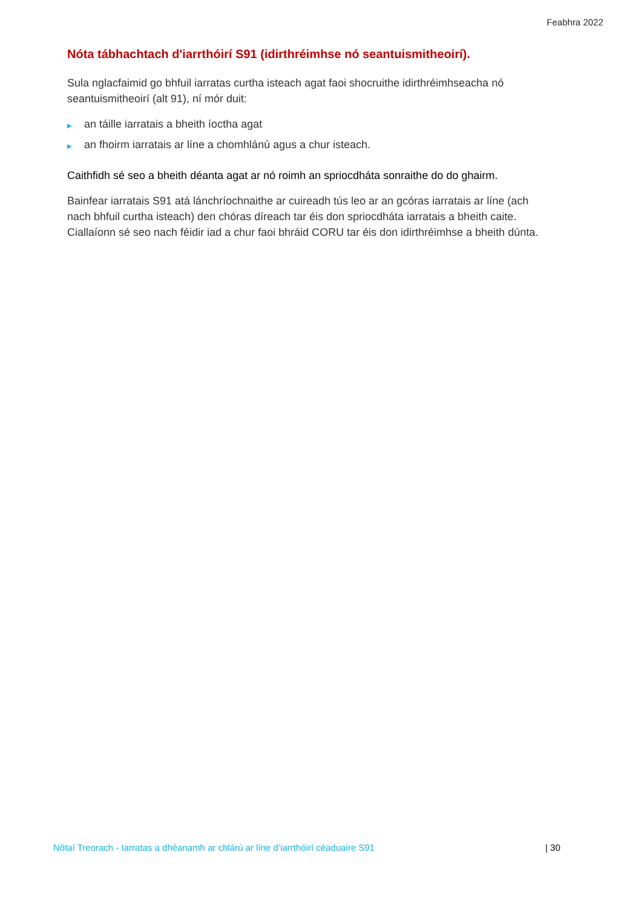Feabhra 2022
Nóta tábhachtach d'iarrthóirí S91 (idirthréimhse nó seantuismitheoirí).
Sula nglacfaimid go bhfuil iarratas curtha isteach agat faoi shocruithe idirthréimhseacha nó seantuismitheoirí (alt 91), ní mór duit:
▶ an táille iarratais a bheith íoctha agat
▶ an fhoirm iarratais ar líne a chomhlánú agus a chur isteach.
Caithfidh sé seo a bheith déanta agat ar nó roimh an spriocdháta sonraithe do do ghairm.
Bainfear iarratais S91 atá lánchríochnaithe ar cuireadh tús leo ar an gcóras iarratais ar líne (ach nach bhfuil curtha isteach) den chóras díreach tar éis don spriocdháta iarratais a bheith caite. Ciallaíonn sé seo nach féidir iad a chur faoi bhráid CORU tar éis don idirthréimhse a bheith dúnta.
Nótaí Treorach - Iarratas a dhéanamh ar chlárú ar líne d’iarrthóirí céaduaire S91 | 30